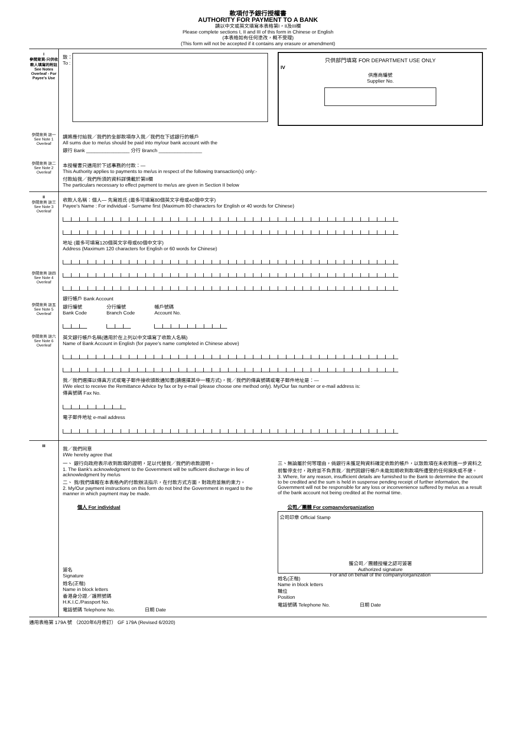款項付予銀行授權書
AUTHORITY FOR PAYMENT TO A BANK
請以中文或英文填寫本表格第I，II及III欄
Please complete sections I, II and III of this form in Chinese or English
(本表格如有任何塗改，概不受理)
(This form will not be accepted if it contains any erasure or amendment)
I
參閱背頁-只供收款人填寫的附註
See Notes Overleaf - For Payee's Use
致：
To :
只供部門填寫 FOR DEPARTMENT USE ONLY
IV
供應商編號
Supplier No.
參閱背頁 註一 See Note 1 Overleaf
請將應付給我／我們的全部款項存入我／我們在下述銀行的帳戶
All sums due to me/us should be paid into my/our bank account with the
銀行 Bank ________________ 分行 Branch ________________
參閱背頁 註二 See Note 2 Overleaf
本授權書只適用於下述事務的付款：—
This Authority applies to payments to me/us in respect of the following transaction(s) only:-
付款給我／我們所須的資料詳情載於第II欄
The particulars necessary to effect payment to me/us are given in Section II below
II
參閱背頁 註三 See Note 3 Overleaf
參閱背頁 註四 See Note 4 Overleaf
參閱背頁 註五 See Note 5 Overleaf
參閱背頁 註六 See Note 6 Overleaf
收款人名稱：個人— 先寫姓氏 (最多可填寫80個英文字母或40個中文字)
Payee's Name : For individual - Surname first (Maximum 80 characters for English or 40 words for Chinese)
地址 (最多可填寫120個英文字母或60個中文字)
Address (Maximum 120 characters for English or 60 words for Chinese)
銀行帳戶 Bank Account
銀行編號
Bank Code
分行編號
Branch Code
帳戶號碼
Account No.
英文銀行帳戶名稱(適用於在上列以中文填寫了收款人名稱)
Name of Bank Account in English (for payee's name completed in Chinese above)
我／我們選擇以傳真方式或電子郵件接收頒款通知書(請選擇其中一種方式)，我／我們的傳真號碼或電子郵件地址是：—
I/We elect to receive the Remittance Advice by fax or by e-mail (please choose one method only). My/Our fax number or e-mail address is:
傳真號碼 Fax No.
電子郵件地址 e-mail address
III
我／我們同意
I/We hereby agree that
一、 銀行向政府表示收到款項的證明，足以代替我／我們的收款證明。
1. The Bank's acknowledgment to the Government will be sufficient discharge in lieu of acknowledgment by me/us
二、 我/我們填報在本表格內的付款辦法指示，在付款方式方面，對政府並無約束力。
2. My/Our payment instructions on this form do not bind the Government in regard to the manner in which payment may be made.
三、無論屬於何等理由，倘銀行未獲足夠資料確定收款的帳戶，以致款項在未收到進一步資料之前暫停支付，政府並不負責我／我們因銀行帳戶未能如期收到款項所遭受的任何損失或不便。
3. Where, for any reason, insufficient details are furnished to the Bank to determine the account to be credited and the sum is held in suspense pending receipt of further information, the Government will not be responsible for any loss or inconvenience suffered by me/us as a result of the bank account not being credited at the normal time.
個人 For individual
簽名
Signature
姓名(正楷)
Name in block letters
香港身分證／護照號碼
H.K.I.C./Passport No.
電話號碼 Telephone No. 日期 Date
公司／團體 For company/organization
公司印章 Official Stamp
獲公司／團體授權之認可簽署
Authorized signature
For and on behalf of the company/organization
姓名(正楷)
Name in block letters
職位
Position
電話號碼 Telephone No. 日期 Date
通用表格第 179A 號 （2020年6月修訂） GF 179A (Revised 6/2020)